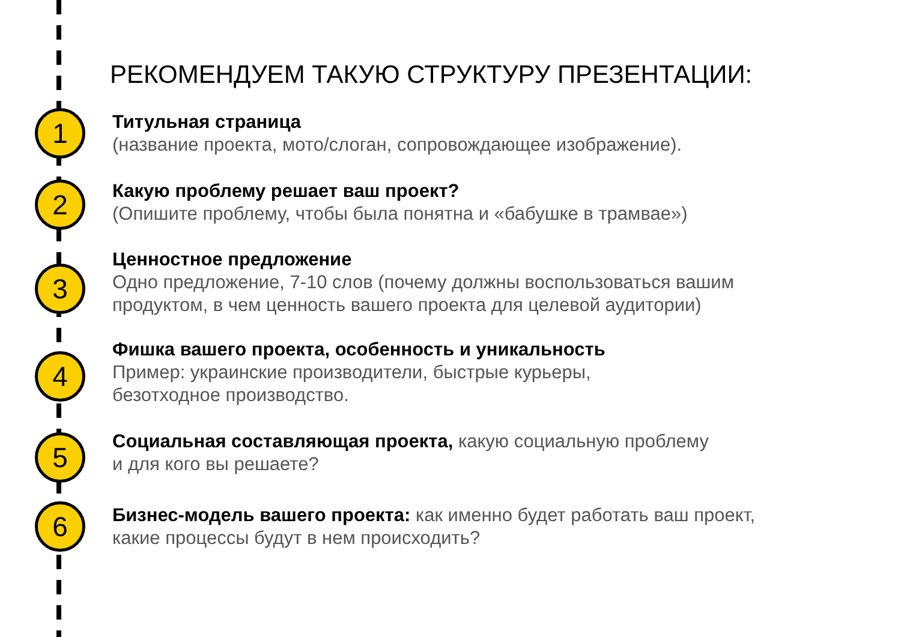РЕКОМЕНДУЕМ ТАКУЮ СТРУКТУРУ ПРЕЗЕНТАЦИИ:
1
Титульная страница
(название проекта, мото/слоган, сопровождающее изображение).
2
Какую проблему решает ваш проект?
(Опишите проблему, чтобы была понятна и «бабушке в трамвае»)
3
Ценностное предложение
Одно предложение, 7-10 слов (почему должны воспользоваться вашим
продуктом, в чем ценность вашего проекта для целевой аудитории)
4
Фишка вашего проекта, особенность и уникальность
Пример: украинские производители, быстрые курьеры,
безотходное производство.
5
Социальная составляющая проекта, какую социальную проблему
и для кого вы решаете?
6
Бизнес-модель вашего проекта: как именно будет работать ваш проект,
какие процессы будут в нем происходить?